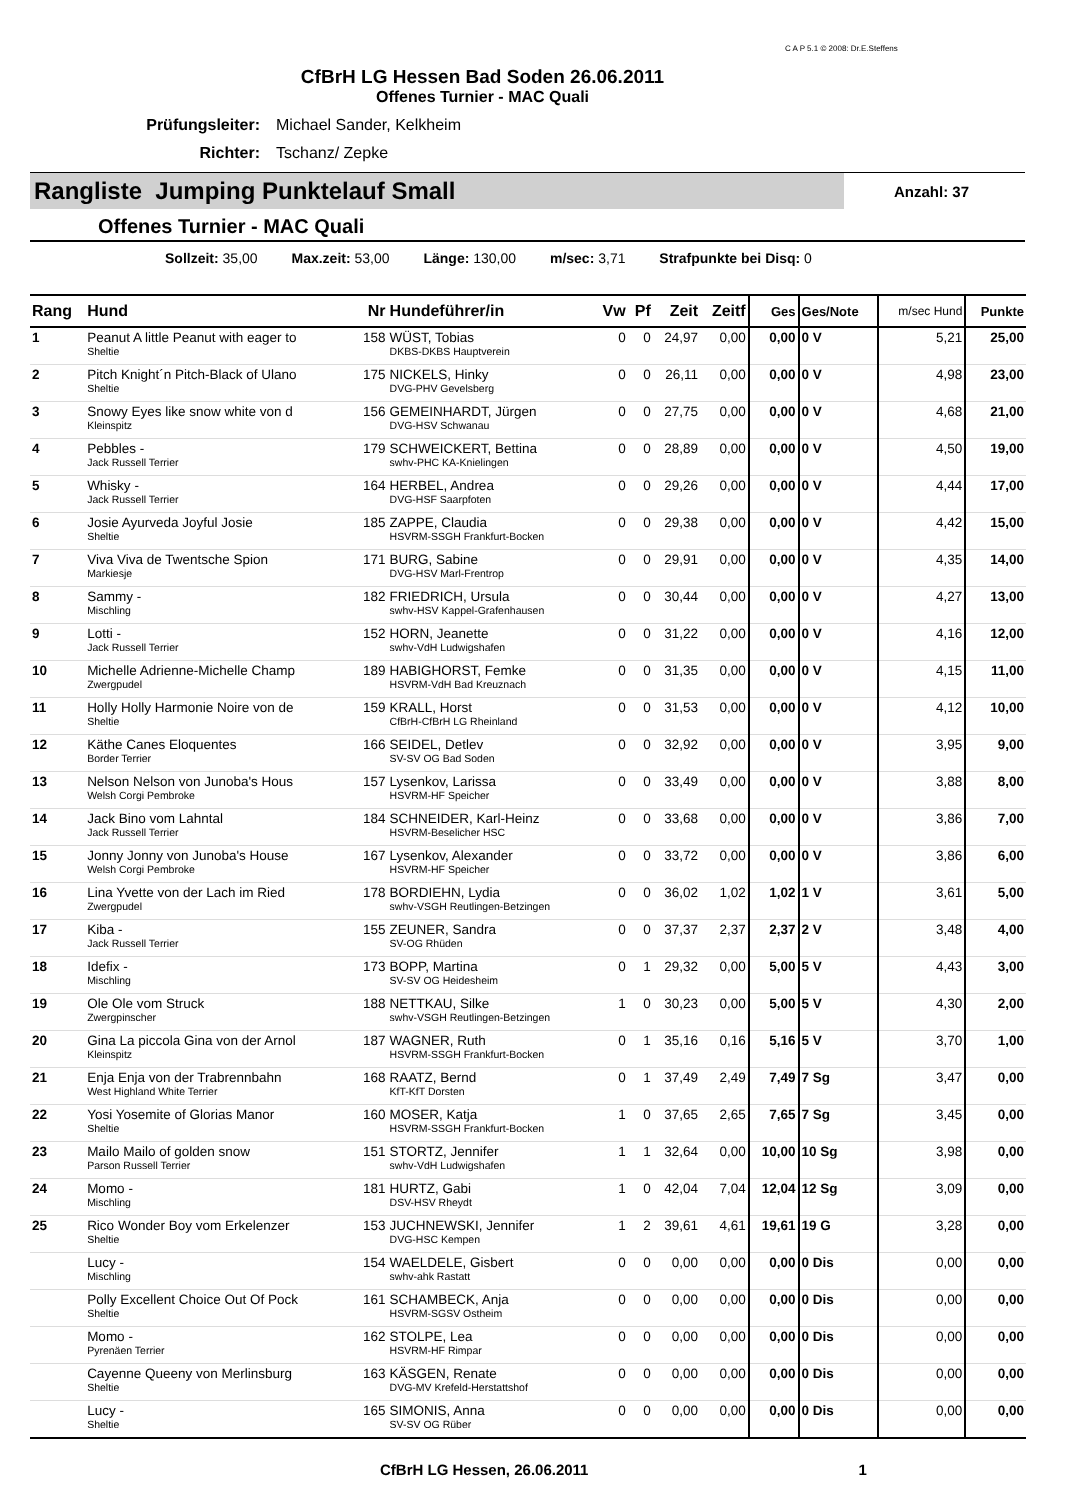C A P 5.1 © 2008: Dr.E.Steffens
CfBrH LG Hessen Bad Soden 26.06.2011
Offenes Turnier - MAC Quali
Prüfungsleiter: Michael Sander, Kelkheim
Richter: Tschanz/ Zepke
Rangliste Jumping Punktelauf Small
Anzahl: 37
Offenes Turnier - MAC Quali
Sollzeit: 35,00 Max.zeit: 53,00 Länge: 130,00 m/sec: 3,71 Strafpunkte bei Disq: 0
| Rang | Hund | Nr | Hundeführer/in | Vw | Pf | Zeit | Zeitf | Ges | Ges/Note | m/sec Hund | Punkte |
| --- | --- | --- | --- | --- | --- | --- | --- | --- | --- | --- | --- |
| 1 | Peanut A little Peanut with eager to Sheltie | 158 | WÜST, Tobias DKBS-DKBS Hauptverein | 0 | 0 | 24,97 | 0,00 | 0,00 | 0 V | 5,21 | 25,00 |
| 2 | Pitch Knight´n Pitch-Black of Ulano Sheltie | 175 | NICKELS, Hinky DVG-PHV Gevelsberg | 0 | 0 | 26,11 | 0,00 | 0,00 | 0 V | 4,98 | 23,00 |
| 3 | Snowy Eyes like snow white von d Kleinspitz | 156 | GEMEINHARDT, Jürgen DVG-HSV Schwanau | 0 | 0 | 27,75 | 0,00 | 0,00 | 0 V | 4,68 | 21,00 |
| 4 | Pebbles - Jack Russell Terrier | 179 | SCHWEICKERT, Bettina swhv-PHC KA-Knielingen | 0 | 0 | 28,89 | 0,00 | 0,00 | 0 V | 4,50 | 19,00 |
| 5 | Whisky - Jack Russell Terrier | 164 | HERBEL, Andrea DVG-HSF Saarpfoten | 0 | 0 | 29,26 | 0,00 | 0,00 | 0 V | 4,44 | 17,00 |
| 6 | Josie Ayurveda Joyful Josie Sheltie | 185 | ZAPPE, Claudia HSVRM-SSGH Frankfurt-Bocken | 0 | 0 | 29,38 | 0,00 | 0,00 | 0 V | 4,42 | 15,00 |
| 7 | Viva Viva de Twentsche Spion Markiesje | 171 | BURG, Sabine DVG-HSV Marl-Frentrop | 0 | 0 | 29,91 | 0,00 | 0,00 | 0 V | 4,35 | 14,00 |
| 8 | Sammy - Mischling | 182 | FRIEDRICH, Ursula swhv-HSV Kappel-Grafenhausen | 0 | 0 | 30,44 | 0,00 | 0,00 | 0 V | 4,27 | 13,00 |
| 9 | Lotti - Jack Russell Terrier | 152 | HORN, Jeanette swhv-VdH Ludwigshafen | 0 | 0 | 31,22 | 0,00 | 0,00 | 0 V | 4,16 | 12,00 |
| 10 | Michelle Adrienne-Michelle Champ Zwergpudel | 189 | HABIGHORST, Femke HSVRM-VdH Bad Kreuznach | 0 | 0 | 31,35 | 0,00 | 0,00 | 0 V | 4,15 | 11,00 |
| 11 | Holly Holly Harmonie Noire von de Sheltie | 159 | KRALL, Horst CfBrH-CfBrH LG Rheinland | 0 | 0 | 31,53 | 0,00 | 0,00 | 0 V | 4,12 | 10,00 |
| 12 | Käthe Canes Eloquentes Border Terrier | 166 | SEIDEL, Detlev SV-SV OG Bad Soden | 0 | 0 | 32,92 | 0,00 | 0,00 | 0 V | 3,95 | 9,00 |
| 13 | Nelson Nelson von Junoba's Hous Welsh Corgi Pembroke | 157 | Lysenkov, Larissa HSVRM-HF Speicher | 0 | 0 | 33,49 | 0,00 | 0,00 | 0 V | 3,88 | 8,00 |
| 14 | Jack Bino vom Lahntal Jack Russell Terrier | 184 | SCHNEIDER, Karl-Heinz HSVRM-Beselicher HSC | 0 | 0 | 33,68 | 0,00 | 0,00 | 0 V | 3,86 | 7,00 |
| 15 | Jonny Jonny von Junoba's House Welsh Corgi Pembroke | 167 | Lysenkov, Alexander HSVRM-HF Speicher | 0 | 0 | 33,72 | 0,00 | 0,00 | 0 V | 3,86 | 6,00 |
| 16 | Lina Yvette von der Lach im Ried Zwergpudel | 178 | BORDIEHN, Lydia swhv-VSGH Reutlingen-Betzingen | 0 | 0 | 36,02 | 1,02 | 1,02 | 1 V | 3,61 | 5,00 |
| 17 | Kiba - Jack Russell Terrier | 155 | ZEUNER, Sandra SV-OG Rhüden | 0 | 0 | 37,37 | 2,37 | 2,37 | 2 V | 3,48 | 4,00 |
| 18 | Idefix - Mischling | 173 | BOPP, Martina SV-SV OG Heidesheim | 0 | 1 | 29,32 | 0,00 | 5,00 | 5 V | 4,43 | 3,00 |
| 19 | Ole Ole vom Struck Zwergpinscher | 188 | NETTKAU, Silke swhv-VSGH Reutlingen-Betzingen | 1 | 0 | 30,23 | 0,00 | 5,00 | 5 V | 4,30 | 2,00 |
| 20 | Gina La piccola Gina von der Arnol Kleinspitz | 187 | WAGNER, Ruth HSVRM-SSGH Frankfurt-Bocken | 0 | 1 | 35,16 | 0,16 | 5,16 | 5 V | 3,70 | 1,00 |
| 21 | Enja Enja von der Trabrennbahn West Highland White Terrier | 168 | RAATZ, Bernd KfT-KfT Dorsten | 0 | 1 | 37,49 | 2,49 | 7,49 | 7 Sg | 3,47 | 0,00 |
| 22 | Yosi Yosemite of Glorias Manor Sheltie | 160 | MOSER, Katja HSVRM-SSGH Frankfurt-Bocken | 1 | 0 | 37,65 | 2,65 | 7,65 | 7 Sg | 3,45 | 0,00 |
| 23 | Mailo Mailo of golden snow Parson Russell Terrier | 151 | STORTZ, Jennifer swhv-VdH Ludwigshafen | 1 | 1 | 32,64 | 0,00 | 10,00 | 10 Sg | 3,98 | 0,00 |
| 24 | Momo - Mischling | 181 | HURTZ, Gabi DSV-HSV Rheydt | 1 | 0 | 42,04 | 7,04 | 12,04 | 12 Sg | 3,09 | 0,00 |
| 25 | Rico Wonder Boy vom Erkelenzer Sheltie | 153 | JUCHNEWSKI, Jennifer DVG-HSC Kempen | 1 | 2 | 39,61 | 4,61 | 19,61 | 19 G | 3,28 | 0,00 |
| | Lucy - Mischling | 154 | WAELDELE, Gisbert swhv-ahk Rastatt | 0 | 0 | 0,00 | 0,00 | 0,00 | 0 Dis | 0,00 | 0,00 |
| | Polly Excellent Choice Out Of Pock Sheltie | 161 | SCHAMBECK, Anja HSVRM-SGSV Ostheim | 0 | 0 | 0,00 | 0,00 | 0,00 | 0 Dis | 0,00 | 0,00 |
| | Momo - Pyrenäen Terrier | 162 | STOLPE, Lea HSVRM-HF Rimpar | 0 | 0 | 0,00 | 0,00 | 0,00 | 0 Dis | 0,00 | 0,00 |
| | Cayenne Queeny von Merlinsburg Sheltie | 163 | KÄSGEN, Renate DVG-MV Krefeld-Herstattshof | 0 | 0 | 0,00 | 0,00 | 0,00 | 0 Dis | 0,00 | 0,00 |
| | Lucy - Sheltie | 165 | SIMONIS, Anna SV-SV OG Rüber | 0 | 0 | 0,00 | 0,00 | 0,00 | 0 Dis | 0,00 | 0,00 |
CfBrH LG Hessen, 26.06.2011 1